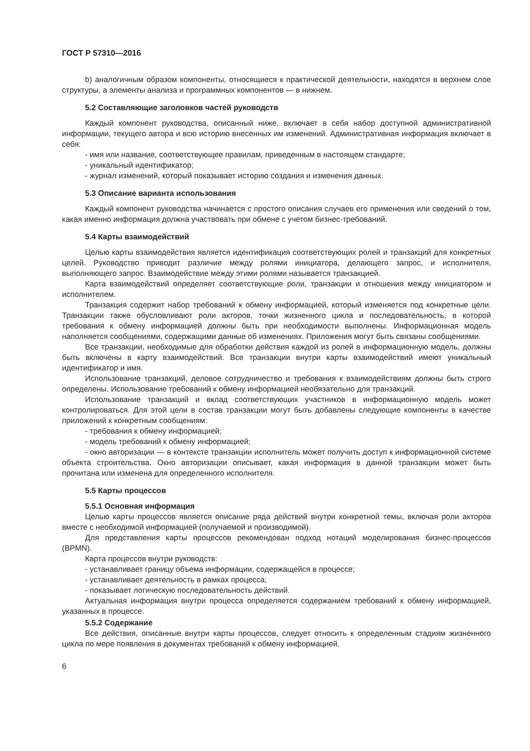ГОСТ Р 57310—2016
b) аналогичным образом компоненты, относящиеся к практической деятельности, находятся в верхнем слое структуры, а элементы анализа и программных компонентов — в нижнем.
5.2 Составляющие заголовков частей руководств
Каждый компонент руководства, описанный ниже, включает в себя набор доступной административной информации, текущего автора и всю историю внесенных им изменений. Административная информация включает в себя:
- имя или название, соответствующее правилам, приведенным в настоящем стандарте;
- уникальный идентификатор;
- журнал изменений, который показывает историю создания и изменения данных.
5.3 Описание варианта использования
Каждый компонент руководства начинается с простого описания случаев его применения или сведений о том, какая именно информация должна участвовать при обмене с учетом бизнес-требований.
5.4 Карты взаимодействий
Целью карты взаимодействия является идентификация соответствующих ролей и транзакций для конкретных целей. Руководство приводит различие между ролями инициатора, делающего запрос, и исполнителя, выполняющего запрос. Взаимодействие между этими ролями называется транзакцией.
Карта взаимодействий определяет соответствующие роли, транзакции и отношения между инициатором и исполнителем.
Транзакция содержит набор требований к обмену информацией, который изменяется под конкретные цели. Транзакции также обусловливают роли акторов, точки жизненного цикла и последовательность, в которой требования к обмену информацией должны быть при необходимости выполнены. Информационная модель наполняется сообщениями, содержащими данные об изменениях. Приложения могут быть связаны сообщениями.
Все транзакции, необходимые для обработки действия каждой из ролей в информационную модель, должны быть включены в карту взаимодействий. Все транзакции внутри карты взаимодействий имеют уникальный идентификатор и имя.
Использование транзакций, деловое сотрудничество и требования к взаимодействиям должны быть строго определены. Использование требований к обмену информацией необязательно для транзакций.
Использование транзакций и вклад соответствующих участников в информационную модель может контролироваться. Для этой цели в состав транзакции могут быть добавлены следующие компоненты в качестве приложений к конкретным сообщениям:
- требования к обмену информацией;
- модель требований к обмену информацией;
- окно авторизации — в контексте транзакции исполнитель может получить доступ к информационной системе объекта строительства. Окно авторизации описывает, какая информация в данной транзакции может быть прочитана или изменена для определенного исполнителя.
5.5 Карты процессов
5.5.1 Основная информация
Целью карты процессов является описание ряда действий внутри конкретной темы, включая роли акторов вместе с необходимой информацией (получаемой и производимой).
Для представления карты процессов рекомендован подход нотаций моделирования бизнес-процессов (BPMN).
Карта процессов внутри руководств:
- устанавливает границу объема информации, содержащейся в процессе;
- устанавливает деятельность в рамках процесса;
- показывает логическую последовательность действий.
Актуальная информация внутри процесса определяется содержанием требований к обмену информацией, указанных в процессе.
5.5.2 Содержание
Все действия, описанные внутри карты процессов, следует относить к определенным стадиям жизненного цикла по мере появления в документах требований к обмену информацией.
6